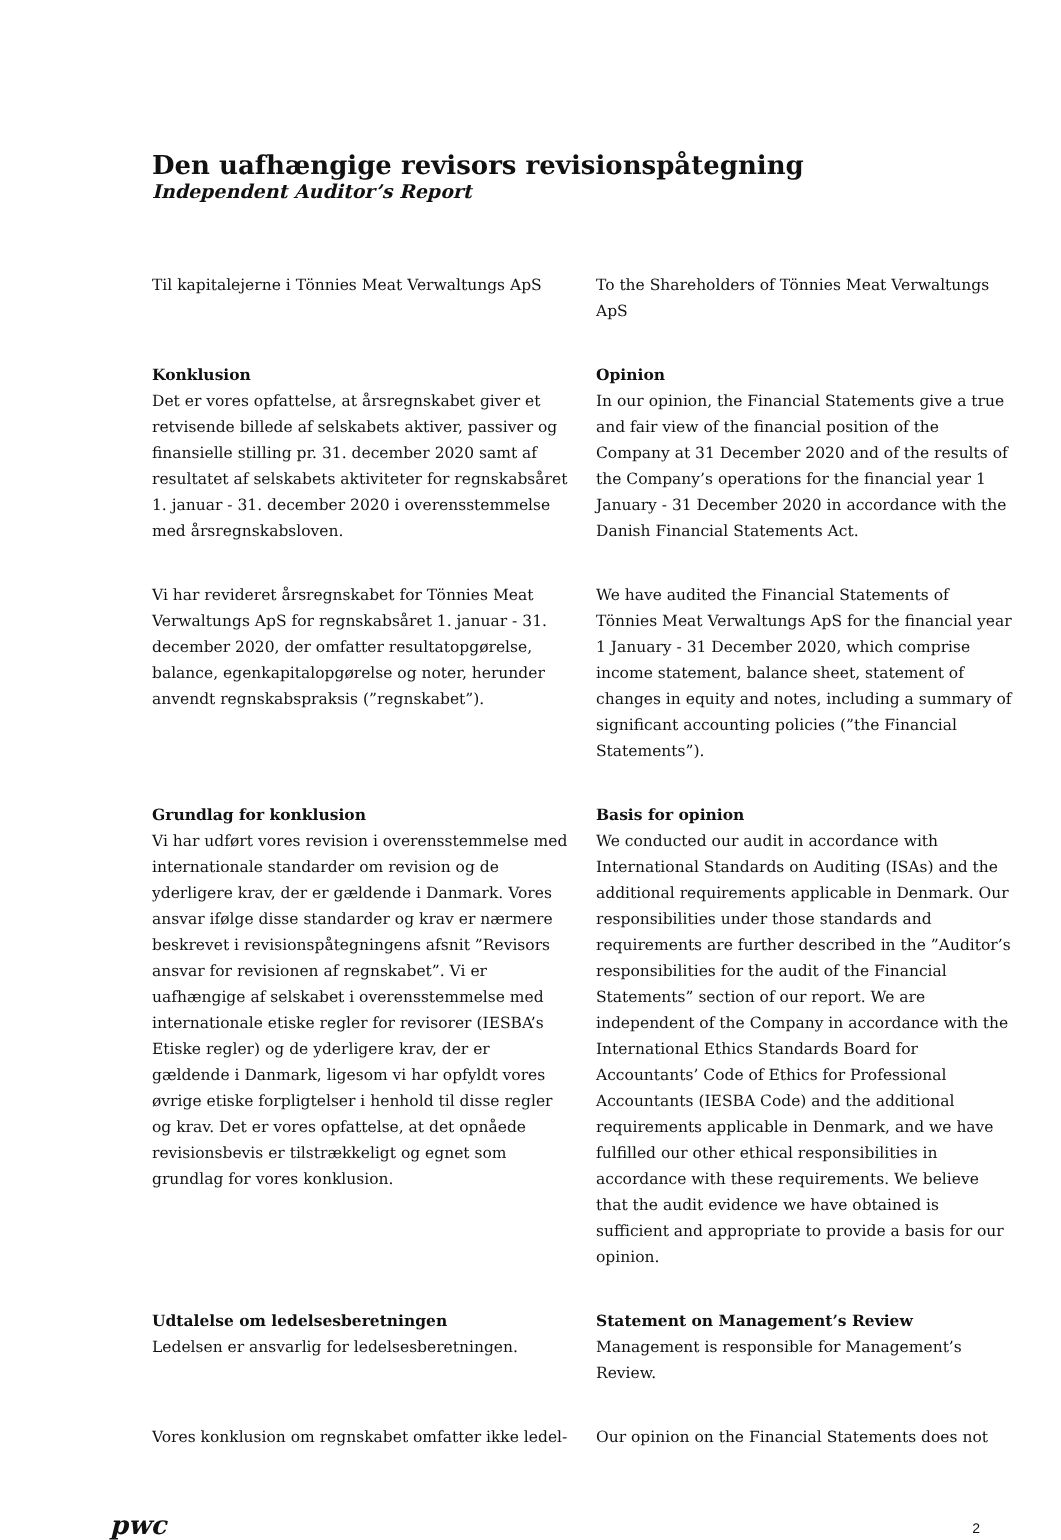Den uafhængige revisors revisionspåtegning
Independent Auditor’s Report
Til kapitalejerne i Tönnies Meat Verwaltungs ApS
To the Shareholders of Tönnies Meat Verwaltungs ApS
Konklusion
Det er vores opfattelse, at årsregnskabet giver et retvisende billede af selskabets aktiver, passiver og finansielle stilling pr. 31. december 2020 samt af resultatet af selskabets aktiviteter for regnskabsåret 1. januar - 31. december 2020 i overensstemmelse med årsregnskabsloven.
Opinion
In our opinion, the Financial Statements give a true and fair view of the financial position of the Company at 31 December 2020 and of the results of the Company’s operations for the financial year 1 January - 31 December 2020 in accordance with the Danish Financial Statements Act.
Vi har revideret årsregnskabet for Tönnies Meat Verwaltungs ApS for regnskabsåret 1. januar - 31. december 2020, der omfatter resultatopgørelse, balance, egenkapitalopgørelse og noter, herunder anvendt regnskabspraksis (”regnskabet”).
We have audited the Financial Statements of Tönnies Meat Verwaltungs ApS for the financial year 1 January - 31 December 2020, which comprise income statement, balance sheet, statement of changes in equity and notes, including a summary of significant accounting policies (”the Financial Statements”).
Grundlag for konklusion
Vi har udført vores revision i overensstemmelse med internationale standarder om revision og de yderligere krav, der er gældende i Danmark. Vores ansvar ifølge disse standarder og krav er nærmere beskrevet i revisionspåtegningens afsnit ”Revisors ansvar for revisionen af regnskabet”. Vi er uafhængige af selskabet i overensstemmelse med internationale etiske regler for revisorer (IESBA’s Etiske regler) og de yderligere krav, der er gældende i Danmark, ligesom vi har opfyldt vores øvrige etiske forpligtelser i henhold til disse regler og krav. Det er vores opfattelse, at det opnåede revisionsbevis er tilstrækkeligt og egnet som grundlag for vores konklusion.
Basis for opinion
We conducted our audit in accordance with International Standards on Auditing (ISAs) and the additional requirements applicable in Denmark. Our responsibilities under those standards and requirements are further described in the ”Auditor’s responsibilities for the audit of the Financial Statements” section of our report. We are independent of the Company in accordance with the International Ethics Standards Board for Accountants’ Code of Ethics for Professional Accountants (IESBA Code) and the additional requirements applicable in Denmark, and we have fulfilled our other ethical responsibilities in accordance with these requirements. We believe that the audit evidence we have obtained is sufficient and appropriate to provide a basis for our opinion.
Udtalelse om ledelsesberetningen
Ledelsen er ansvarlig for ledelsesberetningen.
Statement on Management’s Review
Management is responsible for Management’s Review.
Vores konklusion om regnskabet omfatter ikke ledel-
Our opinion on the Financial Statements does not
pwc
2